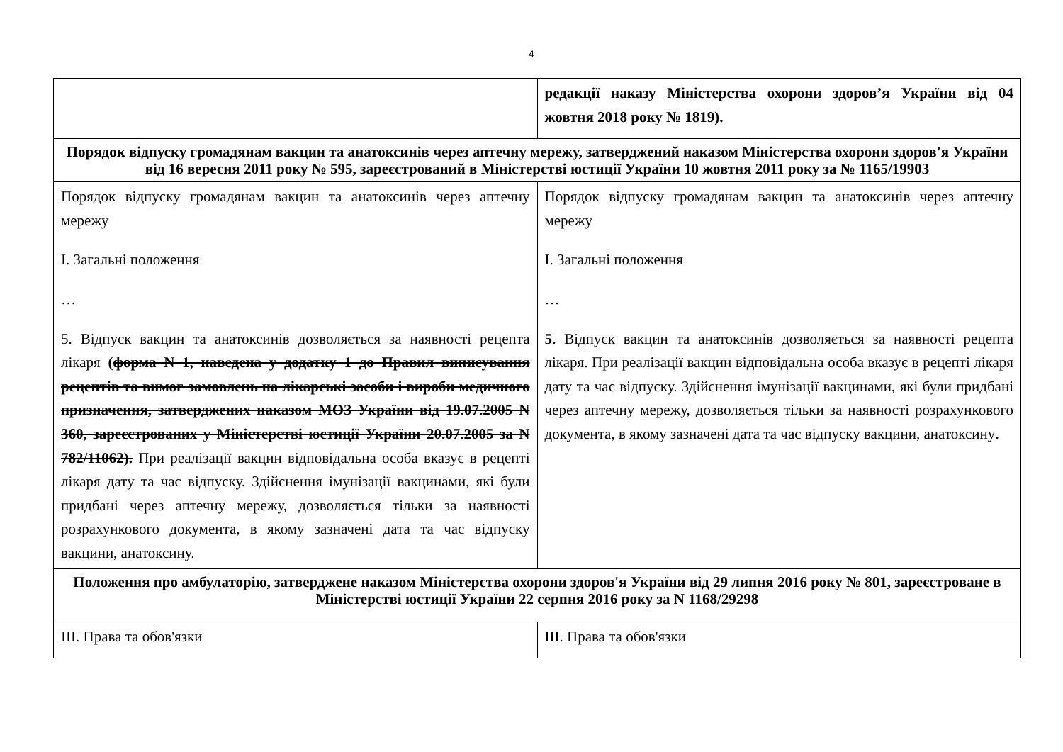4
| | редакції наказу Міністерства охорони здоров’я України від 04 жовтня 2018 року № 1819). |
| Порядок відпуску громадянам вакцин та анатоксинів через аптечну мережу, затверджений наказом Міністерства охорони здоров'я України від 16 вересня 2011 року № 595, зареєстрований в Міністерстві юстиції України 10 жовтня 2011 року за № 1165/19903 | |
| Порядок відпуску громадянам вакцин та анатоксинів через аптечну мережу І. Загальні положення … 5. Відпуск вакцин та анатоксинів дозволяється за наявності рецепта лікаря ( форма N 1, наведена у додатку 1 до Правил виписування рецептів та вимог-замовлень на лікарські засоби і вироби медичного призначення, затверджених наказом МОЗ України від 19.07.2005 N 360, зареєстрованих у Міністерстві юстиції України 20.07.2005 за N 782/11062). При реалізації вакцин відповідальна особа вказує в рецепті лікаря дату та час відпуску. Здійснення імунізації вакцинами, які були придбані через аптечну мережу, дозволяється тільки за наявності розрахункового документа, в якому зазначені дата та час відпуску вакцини, анатоксину. | Порядок відпуску громадянам вакцин та анатоксинів через аптечну мережу І. Загальні положення … 5. Відпуск вакцин та анатоксинів дозволяється за наявності рецепта лікаря. При реалізації вакцин відповідальна особа вказує в рецепті лікаря дату та час відпуску. Здійснення імунізації вакцинами, які були придбані через аптечну мережу, дозволяється тільки за наявності розрахункового документа, в якому зазначені дата та час відпуску вакцини, анатоксину . |
| Положення про амбулаторію, затверджене наказом Міністерства охорони здоров'я України від 29 липня 2016 року № 801, зареєстроване в Міністерстві юстиції України 22 серпня 2016 року за N 1168/29298 | |
| ІІІ. Права та обов'язки | ІІІ. Права та обов'язки |